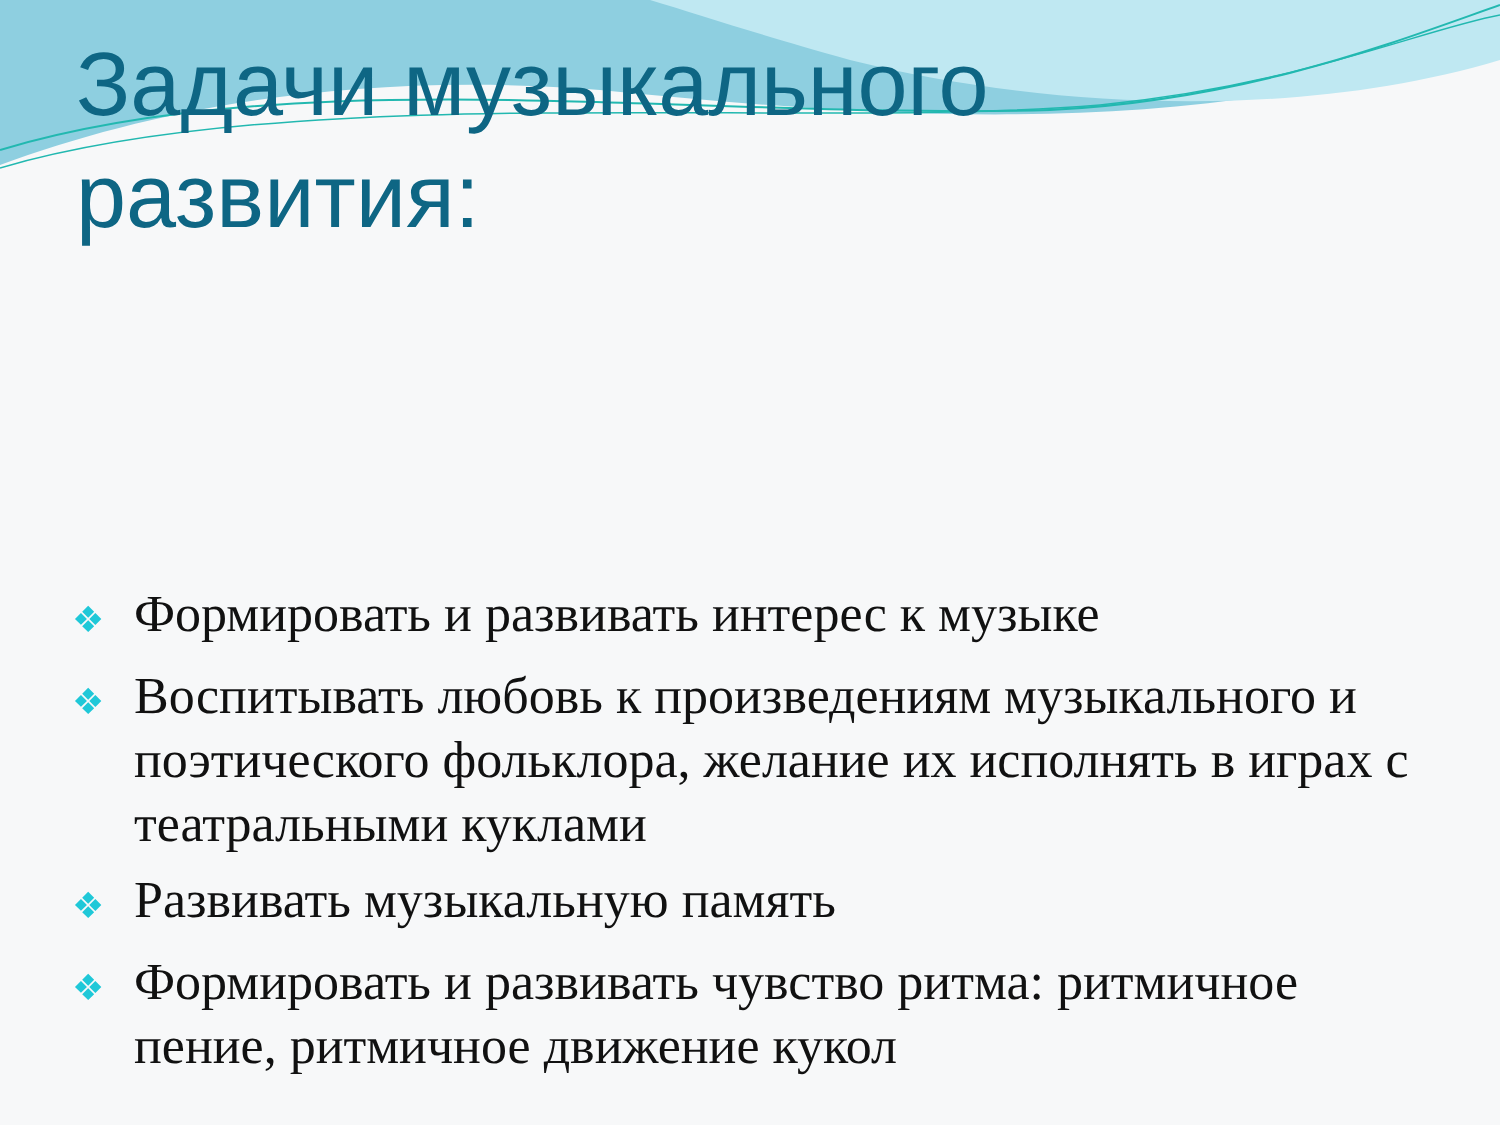Задачи музыкального
развития:
❖ Формировать и развивать интерес к музыке
❖ Воспитывать любовь к произведениям музыкального и поэтического фольклора, желание их исполнять в играх с театральными куклами
❖ Развивать музыкальную память
❖ Формировать и развивать чувство ритма: ритмичное пение, ритмичное движение кукол